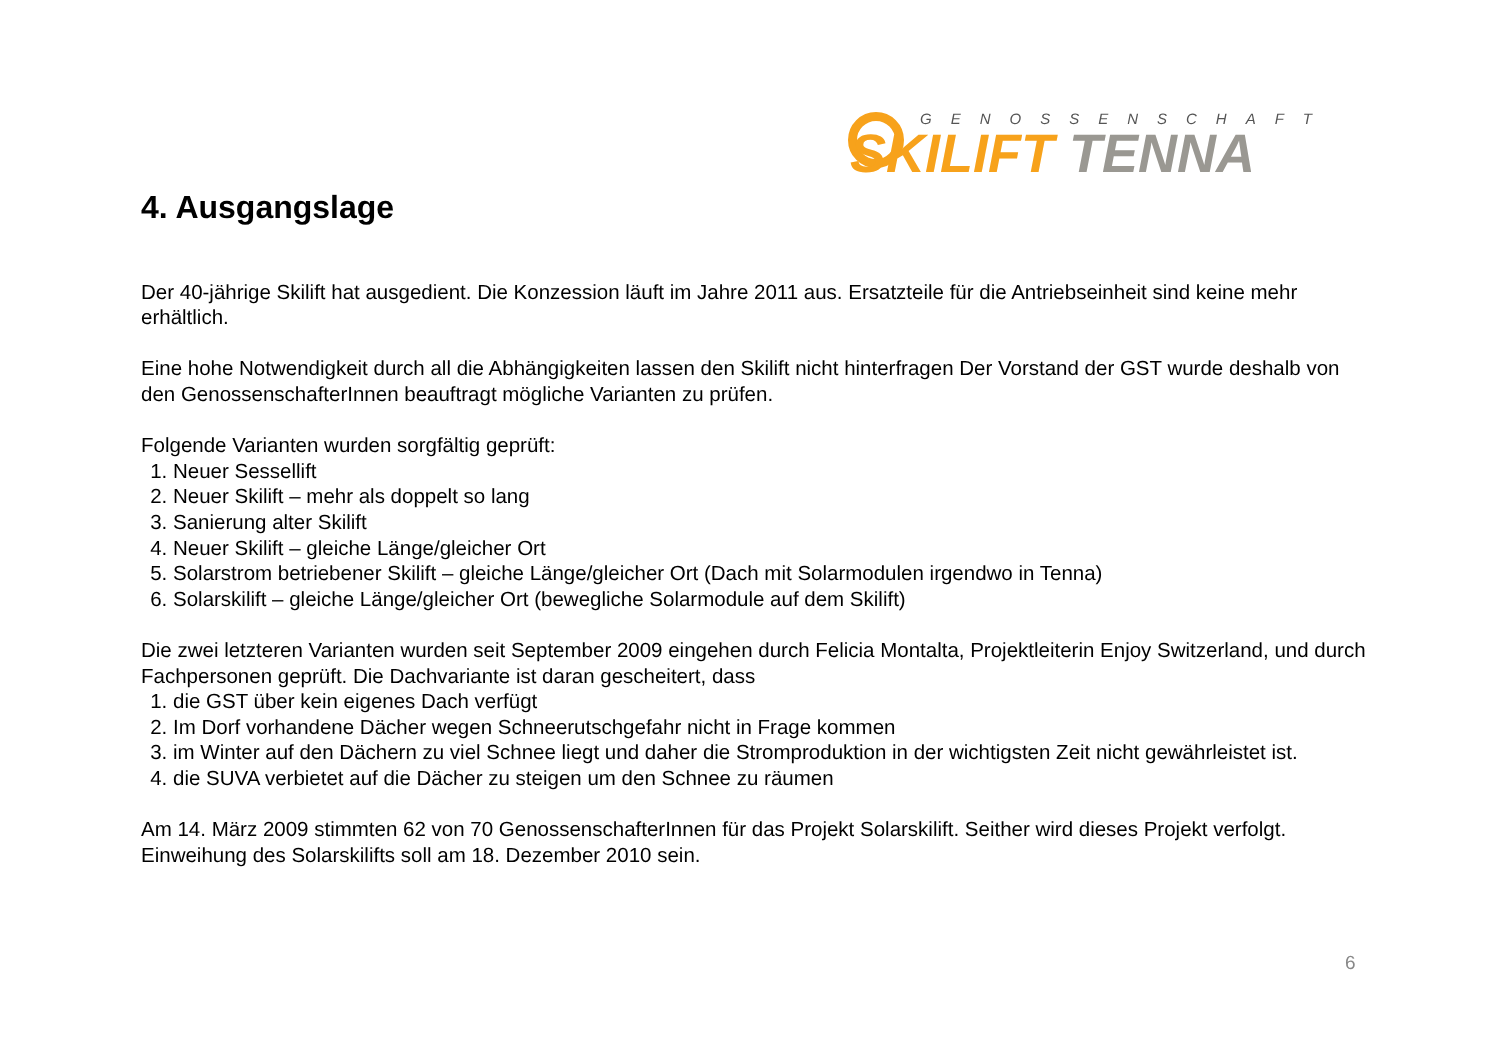GENOSSENSCHAFT
SKILIFT TENNA
4. Ausgangslage
Der 40-jährige Skilift hat ausgedient. Die Konzession läuft im Jahre 2011 aus. Ersatzteile für die Antriebseinheit sind keine mehr erhältlich.
Eine hohe Notwendigkeit durch all die Abhängigkeiten lassen den Skilift nicht hinterfragen Der Vorstand der GST wurde deshalb von den GenossenschafterInnen beauftragt mögliche Varianten zu prüfen.
Folgende Varianten wurden sorgfältig geprüft:
1. Neuer Sessellift
2. Neuer Skilift – mehr als doppelt so lang
3. Sanierung alter Skilift
4. Neuer Skilift – gleiche Länge/gleicher Ort
5. Solarstrom betriebener Skilift – gleiche Länge/gleicher Ort (Dach mit Solarmodulen irgendwo in Tenna)
6. Solarskilift – gleiche Länge/gleicher Ort (bewegliche Solarmodule auf dem Skilift)
Die zwei letzteren Varianten wurden seit September 2009 eingehen durch Felicia Montalta, Projektleiterin Enjoy Switzerland, und durch Fachpersonen geprüft. Die Dachvariante ist daran gescheitert, dass
1. die GST über kein eigenes Dach verfügt
2. Im Dorf vorhandene Dächer wegen Schneerutschgefahr nicht in Frage kommen
3. im Winter auf den Dächern zu viel Schnee liegt und daher die Stromproduktion in der wichtigsten Zeit nicht gewährleistet ist.
4. die SUVA verbietet auf die Dächer zu steigen um den Schnee zu räumen
Am 14. März 2009 stimmten 62 von 70 GenossenschafterInnen für das Projekt Solarskilift. Seither wird dieses Projekt verfolgt. Einweihung des Solarskilifts soll am 18. Dezember 2010 sein.
6